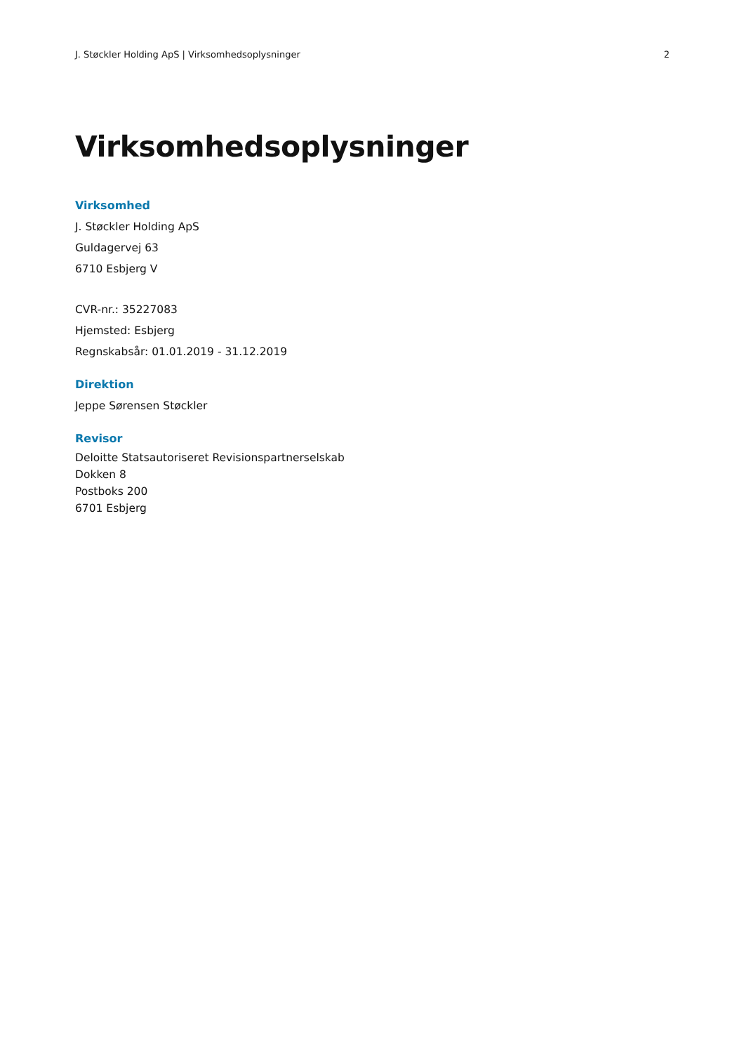J. Støckler Holding ApS | Virksomhedsoplysninger 2
Virksomhedsoplysninger
Virksomhed
J. Støckler Holding ApS
Guldagervej 63
6710 Esbjerg V
CVR-nr.: 35227083
Hjemsted: Esbjerg
Regnskabsår: 01.01.2019 - 31.12.2019
Direktion
Jeppe Sørensen Støckler
Revisor
Deloitte Statsautoriseret Revisionspartnerselskab
Dokken 8
Postboks 200
6701 Esbjerg